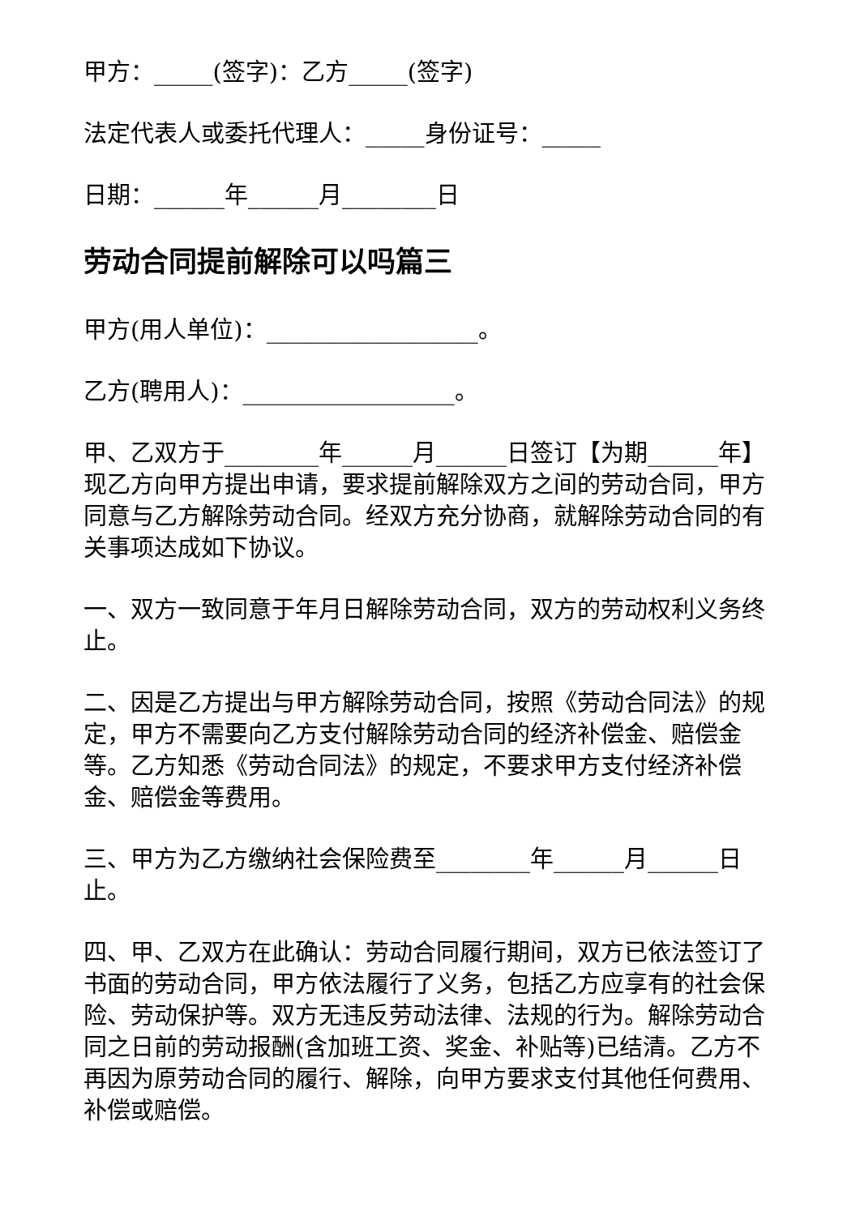甲方：_____(签字)：乙方_____(签字)
法定代表人或委托代理人：_____身份证号：_____
日期：______年______月________日
劳动合同提前解除可以吗篇三
甲方(用人单位)：__________________。
乙方(聘用人)：__________________。
甲、乙双方于________年______月______日签订【为期______年】现乙方向甲方提出申请，要求提前解除双方之间的劳动合同，甲方同意与乙方解除劳动合同。经双方充分协商，就解除劳动合同的有关事项达成如下协议。
一、双方一致同意于年月日解除劳动合同，双方的劳动权利义务终止。
二、因是乙方提出与甲方解除劳动合同，按照《劳动合同法》的规定，甲方不需要向乙方支付解除劳动合同的经济补偿金、赔偿金等。乙方知悉《劳动合同法》的规定，不要求甲方支付经济补偿金、赔偿金等费用。
三、甲方为乙方缴纳社会保险费至________年______月______日止。
四、甲、乙双方在此确认：劳动合同履行期间，双方已依法签订了书面的劳动合同，甲方依法履行了义务，包括乙方应享有的社会保险、劳动保护等。双方无违反劳动法律、法规的行为。解除劳动合同之日前的劳动报酬(含加班工资、奖金、补贴等)已结清。乙方不再因为原劳动合同的履行、解除，向甲方要求支付其他任何费用、补偿或赔偿。